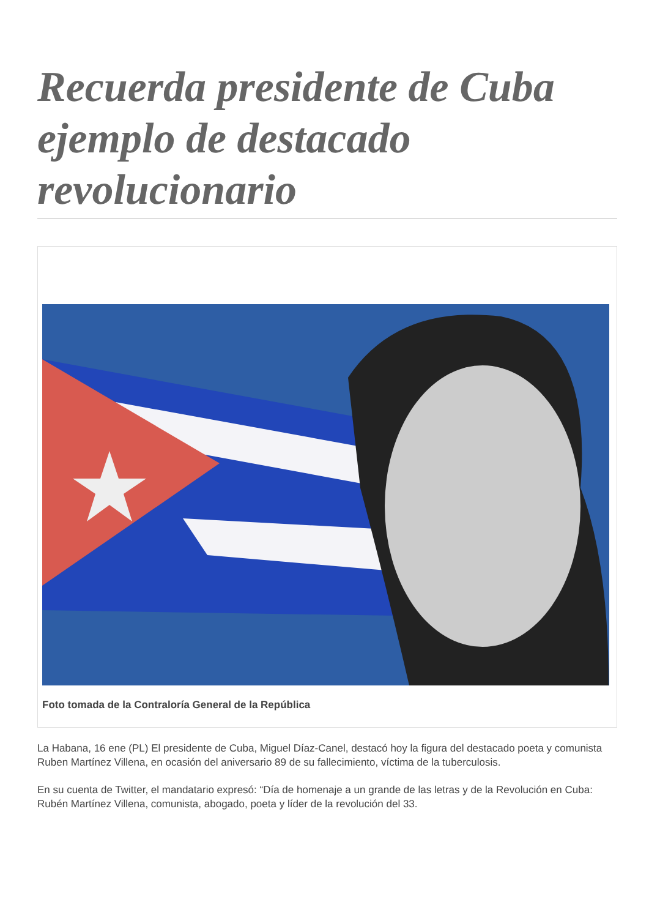Recuerda presidente de Cuba ejemplo de destacado revolucionario
Foto tomada de la Contraloría General de la República
La Habana, 16 ene (PL) El presidente de Cuba, Miguel Díaz-Canel, destacó hoy la figura del destacado poeta y comunista Ruben Martínez Villena, en ocasión del aniversario 89 de su fallecimiento, víctima de la tuberculosis.
En su cuenta de Twitter, el mandatario expresó: “Día de homenaje a un grande de las letras y de la Revolución en Cuba: Rubén Martínez Villena, comunista, abogado, poeta y líder de la revolución del 33.